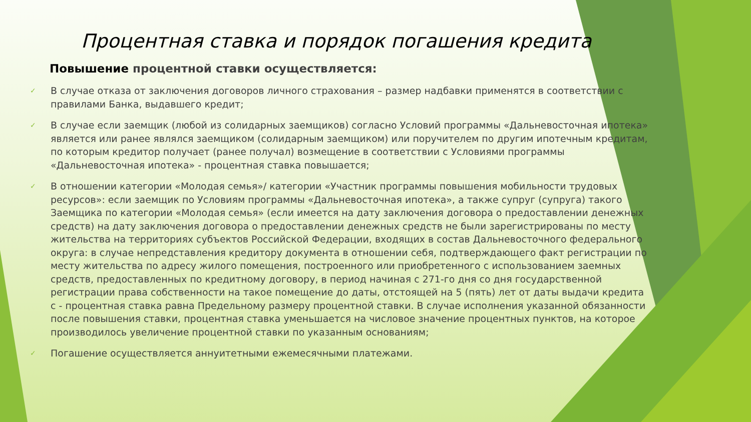Процентная ставка и порядок погашения кредита
Повышение процентной ставки осуществляется:
✓ В случае отказа от заключения договоров личного страхования – размер надбавки применятся в соответствии с правилами Банка, выдавшего кредит;
✓ В случае если заемщик (любой из солидарных заемщиков) согласно Условий программы «Дальневосточная ипотека» является или ранее являлся заемщиком (солидарным заемщиком) или поручителем по другим ипотечным кредитам, по которым кредитор получает (ранее получал) возмещение в соответствии с Условиями программы «Дальневосточная ипотека» - процентная ставка повышается;
✓ В отношении категории «Молодая семья»/ категории «Участник программы повышения мобильности трудовых ресурсов»: если заемщик по Условиям программы «Дальневосточная ипотека», а также супруг (супруга) такого Заемщика по категории «Молодая семья» (если имеется на дату заключения договора о предоставлении денежных средств) на дату заключения договора о предоставлении денежных средств не были зарегистрированы по месту жительства на территориях субъектов Российской Федерации, входящих в состав Дальневосточного федерального округа: в случае непредставления кредитору документа в отношении себя, подтверждающего факт регистрации по месту жительства по адресу жилого помещения, построенного или приобретенного с использованием заемных средств, предоставленных по кредитному договору, в период начиная с 271-го дня со дня государственной регистрации права собственности на такое помещение до даты, отстоящей на 5 (пять) лет от даты выдачи кредита с - процентная ставка равна Предельному размеру процентной ставки. В случае исполнения указанной обязанности после повышения ставки, процентная ставка уменьшается на числовое значение процентных пунктов, на которое производилось увеличение процентной ставки по указанным основаниям;
✓ Погашение осуществляется аннуитетными ежемесячными платежами.